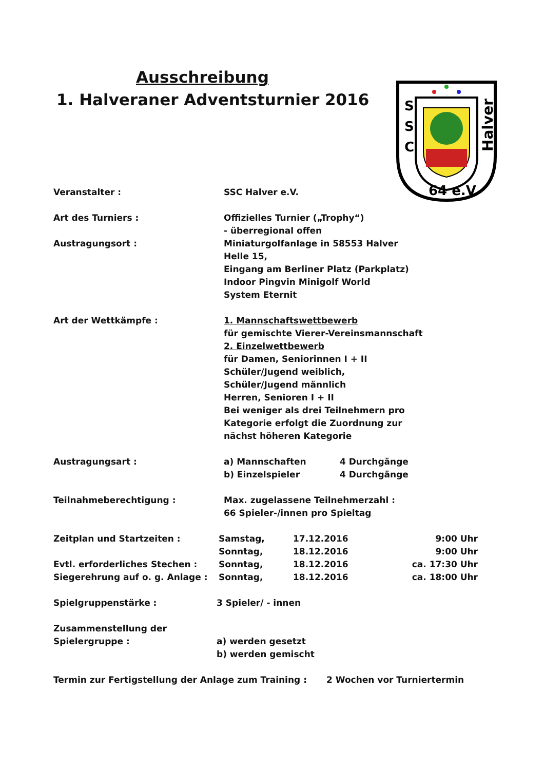Ausschreibung
1. Halveraner Adventsturnier 2016
S
S
C
Halver
64 e.V.
Veranstalter : SSC Halver e.V.
Art des Turniers : Offizielles Turnier („Trophy“)
- überregional offen
Austragungsort : Miniaturgolfanlage in 58553 Halver
Helle 15,
Eingang am Berliner Platz (Parkplatz)
Indoor Pingvin Minigolf World
System Eternit
Art der Wettkämpfe : 1. Mannschaftswettbewerb
für gemischte Vierer-Vereinsmannschaft
2. Einzelwettbewerb
für Damen, Seniorinnen I + II
Schüler/Jugend weiblich,
Schüler/Jugend männlich
Herren, Senioren I + II
Bei weniger als drei Teilnehmern pro
Kategorie erfolgt die Zuordnung zur
nächst höheren Kategorie
Austragungsart : a) Mannschaften 4 Durchgänge
b) Einzelspieler 4 Durchgänge
Teilnahmeberechtigung : Max. zugelassene Teilnehmerzahl :
66 Spieler-/innen pro Spieltag
Zeitplan und Startzeiten : Samstag, 17.12.2016 9:00 Uhr
Sonntag, 18.12.2016 9:00 Uhr
Evtl. erforderliches Stechen : Sonntag, 18.12.2016 ca. 17:30 Uhr
Siegerehrung auf o. g. Anlage : Sonntag, 18.12.2016 ca. 18:00 Uhr
Spielgruppenstärke : 3 Spieler/ - innen
Zusammenstellung der
Spielergruppe : a) werden gesetzt
b) werden gemischt
Termin zur Fertigstellung der Anlage zum Training : 2 Wochen vor Turniertermin